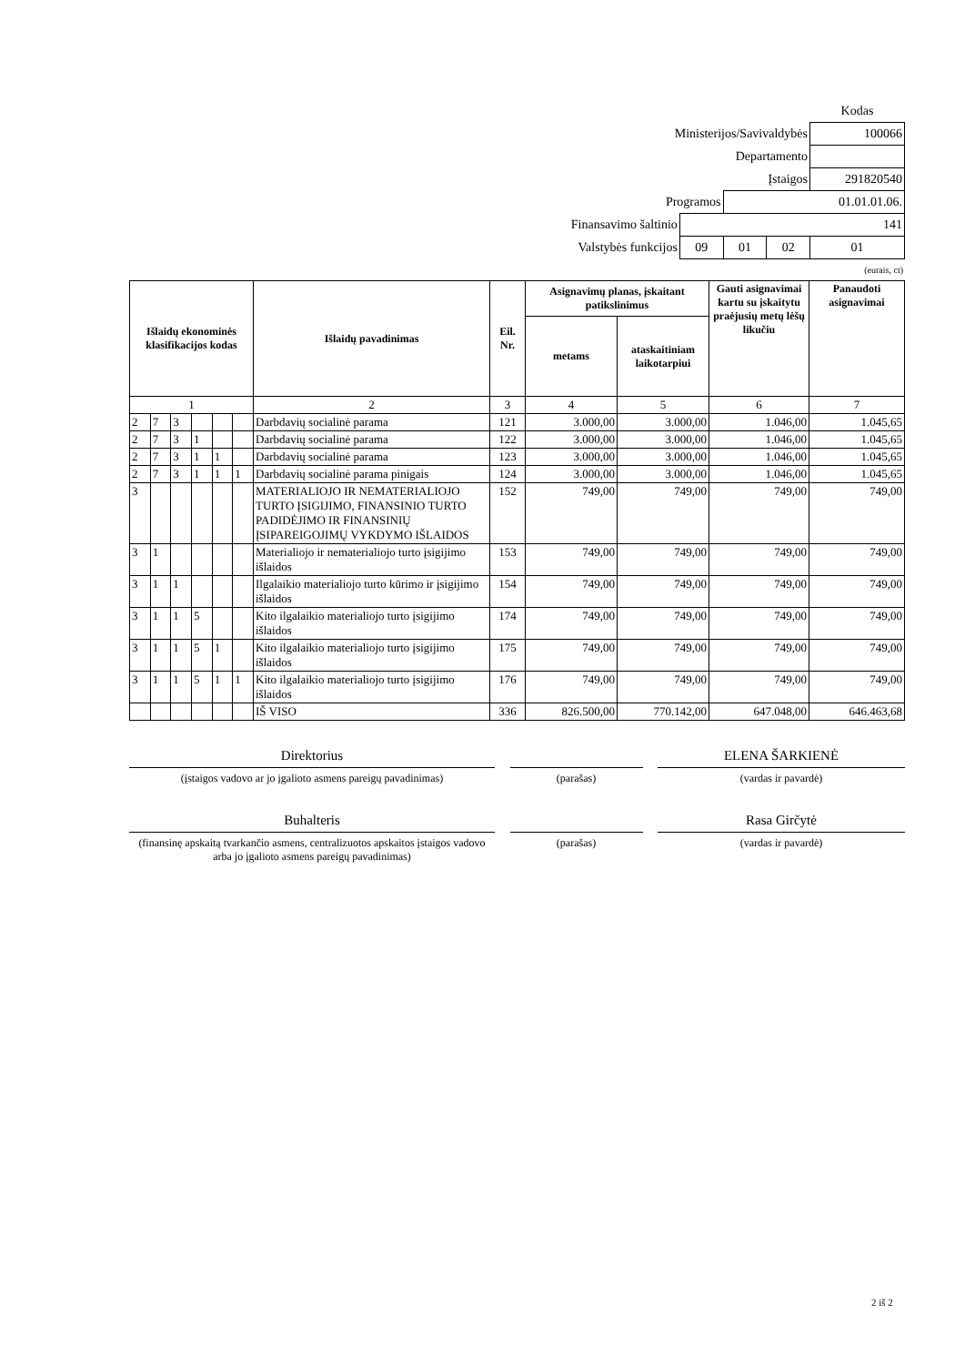| | | | | Kodas |
| Ministerijos/Savivaldybės | | | | 100066 |
| Departamento | | | | |
| Įstaigos | | | | 291820540 |
| Programos | | 01.01.01.06. | | |
| Finansavimo šaltinio | 141 | | | |
| Valstybės funkcijos | 09 | 01 | 02 | 01 |
(eurais, ct)
| Išlaidų ekonominės klasifikacijos kodas | | | | | | Išlaidų pavadinimas | Eil. Nr. | Asignavimų planas, įskaitant patikslinimus | | Gauti asignavimai kartu su įskaitytu praėjusių metų lėšų likučiu | Panaudoti asignavimai |
| --- | --- | --- | --- | --- | --- | --- | --- | --- | --- | --- | --- |
| | | | | | | | | metams | ataskaitiniam laikotarpiui | | |
| 1 | | | | | | 2 | 3 | 4 | 5 | 6 | 7 |
| 2 | 7 | 3 | | | | Darbdavių socialinė parama | 121 | 3.000,00 | 3.000,00 | 1.046,00 | 1.045,65 |
| 2 | 7 | 3 | 1 | | | Darbdavių socialinė parama | 122 | 3.000,00 | 3.000,00 | 1.046,00 | 1.045,65 |
| 2 | 7 | 3 | 1 | 1 | | Darbdavių socialinė parama | 123 | 3.000,00 | 3.000,00 | 1.046,00 | 1.045,65 |
| 2 | 7 | 3 | 1 | 1 | 1 | Darbdavių socialinė parama pinigais | 124 | 3.000,00 | 3.000,00 | 1.046,00 | 1.045,65 |
| 3 | | | | | | MATERIALIOJO IR NEMATERIALIOJO TURTO ĮSIGIJIMO, FINANSINIO TURTO PADIDĖJIMO IR FINANSINIŲ ĮSIPAREIGOJIMŲ VYKDYMO IŠLAIDOS | 152 | 749,00 | 749,00 | 749,00 | 749,00 |
| 3 | 1 | | | | | Materialiojo ir nematerialiojo turto įsigijimo išlaidos | 153 | 749,00 | 749,00 | 749,00 | 749,00 |
| 3 | 1 | 1 | | | | Ilgalaikio materialiojo turto kūrimo ir įsigijimo išlaidos | 154 | 749,00 | 749,00 | 749,00 | 749,00 |
| 3 | 1 | 1 | 5 | | | Kito ilgalaikio materialiojo turto įsigijimo išlaidos | 174 | 749,00 | 749,00 | 749,00 | 749,00 |
| 3 | 1 | 1 | 5 | 1 | | Kito ilgalaikio materialiojo turto įsigijimo išlaidos | 175 | 749,00 | 749,00 | 749,00 | 749,00 |
| 3 | 1 | 1 | 5 | 1 | 1 | Kito ilgalaikio materialiojo turto įsigijimo išlaidos | 176 | 749,00 | 749,00 | 749,00 | 749,00 |
| | | | | | | IŠ VISO | 336 | 826.500,00 | 770.142,00 | 647.048,00 | 646.463,68 |
Direktorius
(įstaigos vadovo ar jo įgalioto asmens pareigų pavadinimas)
(parašas)
ELENA ŠARKIENĖ
(vardas ir pavardė)
Buhalteris
(finansinę apskaitą tvarkančio asmens, centralizuotos apskaitos įstaigos vadovo arba jo įgalioto asmens pareigų pavadinimas)
(parašas)
Rasa Girčytė
(vardas ir pavardė)
2 iš 2